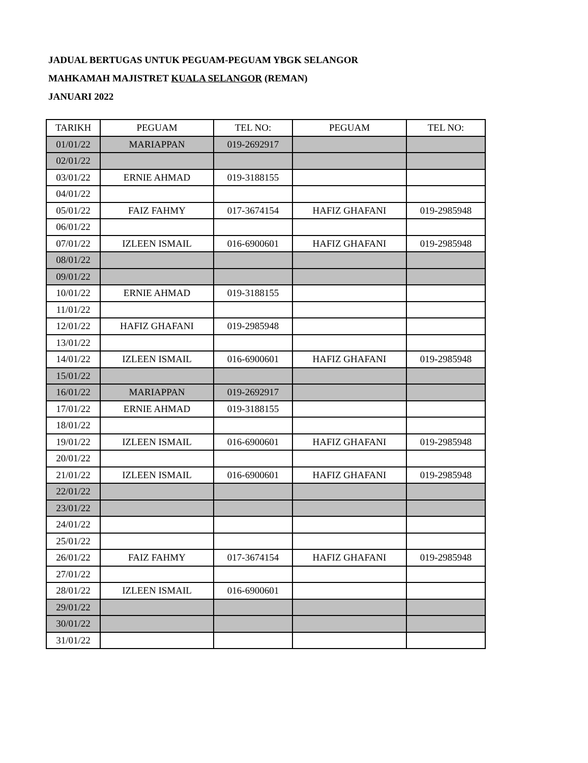JADUAL BERTUGAS UNTUK PEGUAM-PEGUAM YBGK SELANGOR
MAHKAMAH MAJISTRET KUALA SELANGOR (REMAN)
JANUARI 2022
| TARIKH | PEGUAM | TEL NO: | PEGUAM | TEL NO: |
| 01/01/22 | MARIAPPAN | 019-2692917 | | |
| 02/01/22 | | | | |
| 03/01/22 | ERNIE AHMAD | 019-3188155 | | |
| 04/01/22 | | | | |
| 05/01/22 | FAIZ FAHMY | 017-3674154 | HAFIZ GHAFANI | 019-2985948 |
| 06/01/22 | | | | |
| 07/01/22 | IZLEEN ISMAIL | 016-6900601 | HAFIZ GHAFANI | 019-2985948 |
| 08/01/22 | | | | |
| 09/01/22 | | | | |
| 10/01/22 | ERNIE AHMAD | 019-3188155 | | |
| 11/01/22 | | | | |
| 12/01/22 | HAFIZ GHAFANI | 019-2985948 | | |
| 13/01/22 | | | | |
| 14/01/22 | IZLEEN ISMAIL | 016-6900601 | HAFIZ GHAFANI | 019-2985948 |
| 15/01/22 | | | | |
| 16/01/22 | MARIAPPAN | 019-2692917 | | |
| 17/01/22 | ERNIE AHMAD | 019-3188155 | | |
| 18/01/22 | | | | |
| 19/01/22 | IZLEEN ISMAIL | 016-6900601 | HAFIZ GHAFANI | 019-2985948 |
| 20/01/22 | | | | |
| 21/01/22 | IZLEEN ISMAIL | 016-6900601 | HAFIZ GHAFANI | 019-2985948 |
| 22/01/22 | | | | |
| 23/01/22 | | | | |
| 24/01/22 | | | | |
| 25/01/22 | | | | |
| 26/01/22 | FAIZ FAHMY | 017-3674154 | HAFIZ GHAFANI | 019-2985948 |
| 27/01/22 | | | | |
| 28/01/22 | IZLEEN ISMAIL | 016-6900601 | | |
| 29/01/22 | | | | |
| 30/01/22 | | | | |
| 31/01/22 | | | | |